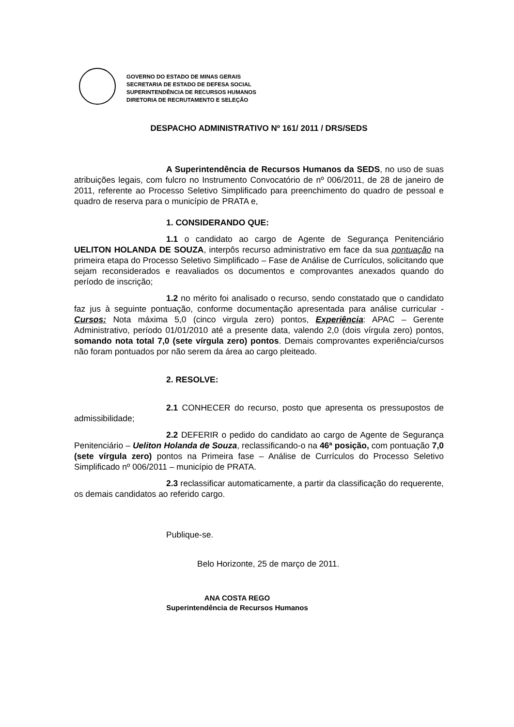GOVERNO DO ESTADO DE MINAS GERAIS
SECRETARIA DE ESTADO DE DEFESA SOCIAL
SUPERINTENDÊNCIA DE RECURSOS HUMANOS
DIRETORIA DE RECRUTAMENTO E SELEÇÃO
DESPACHO ADMINISTRATIVO Nº 161/ 2011 / DRS/SEDS
A Superintendência de Recursos Humanos da SEDS, no uso de suas atribuições legais, com fulcro no Instrumento Convocatório de nº 006/2011, de 28 de janeiro de 2011, referente ao Processo Seletivo Simplificado para preenchimento do quadro de pessoal e quadro de reserva para o município de PRATA e,
1. CONSIDERANDO QUE:
1.1 o candidato ao cargo de Agente de Segurança Penitenciário UELITON HOLANDA DE SOUZA, interpôs recurso administrativo em face da sua pontuação na primeira etapa do Processo Seletivo Simplificado – Fase de Análise de Currículos, solicitando que sejam reconsiderados e reavaliados os documentos e comprovantes anexados quando do período de inscrição;
1.2 no mérito foi analisado o recurso, sendo constatado que o candidato faz jus à seguinte pontuação, conforme documentação apresentada para análise curricular - Cursos: Nota máxima 5,0 (cinco virgula zero) pontos, Experiência: APAC – Gerente Administrativo, período 01/01/2010 até a presente data, valendo 2,0 (dois vírgula zero) pontos, somando nota total 7,0 (sete vírgula zero) pontos. Demais comprovantes experiência/cursos não foram pontuados por não serem da área ao cargo pleiteado.
2. RESOLVE:
2.1 CONHECER do recurso, posto que apresenta os pressupostos de admissibilidade;
2.2 DEFERIR o pedido do candidato ao cargo de Agente de Segurança Penitenciário – Ueliton Holanda de Souza, reclassificando-o na 46ª posição, com pontuação 7,0 (sete vírgula zero) pontos na Primeira fase – Análise de Currículos do Processo Seletivo Simplificado nº 006/2011 – município de PRATA.
2.3 reclassificar automaticamente, a partir da classificação do requerente, os demais candidatos ao referido cargo.
Publique-se.
Belo Horizonte, 25 de março de 2011.
ANA COSTA REGO
Superintendência de Recursos Humanos